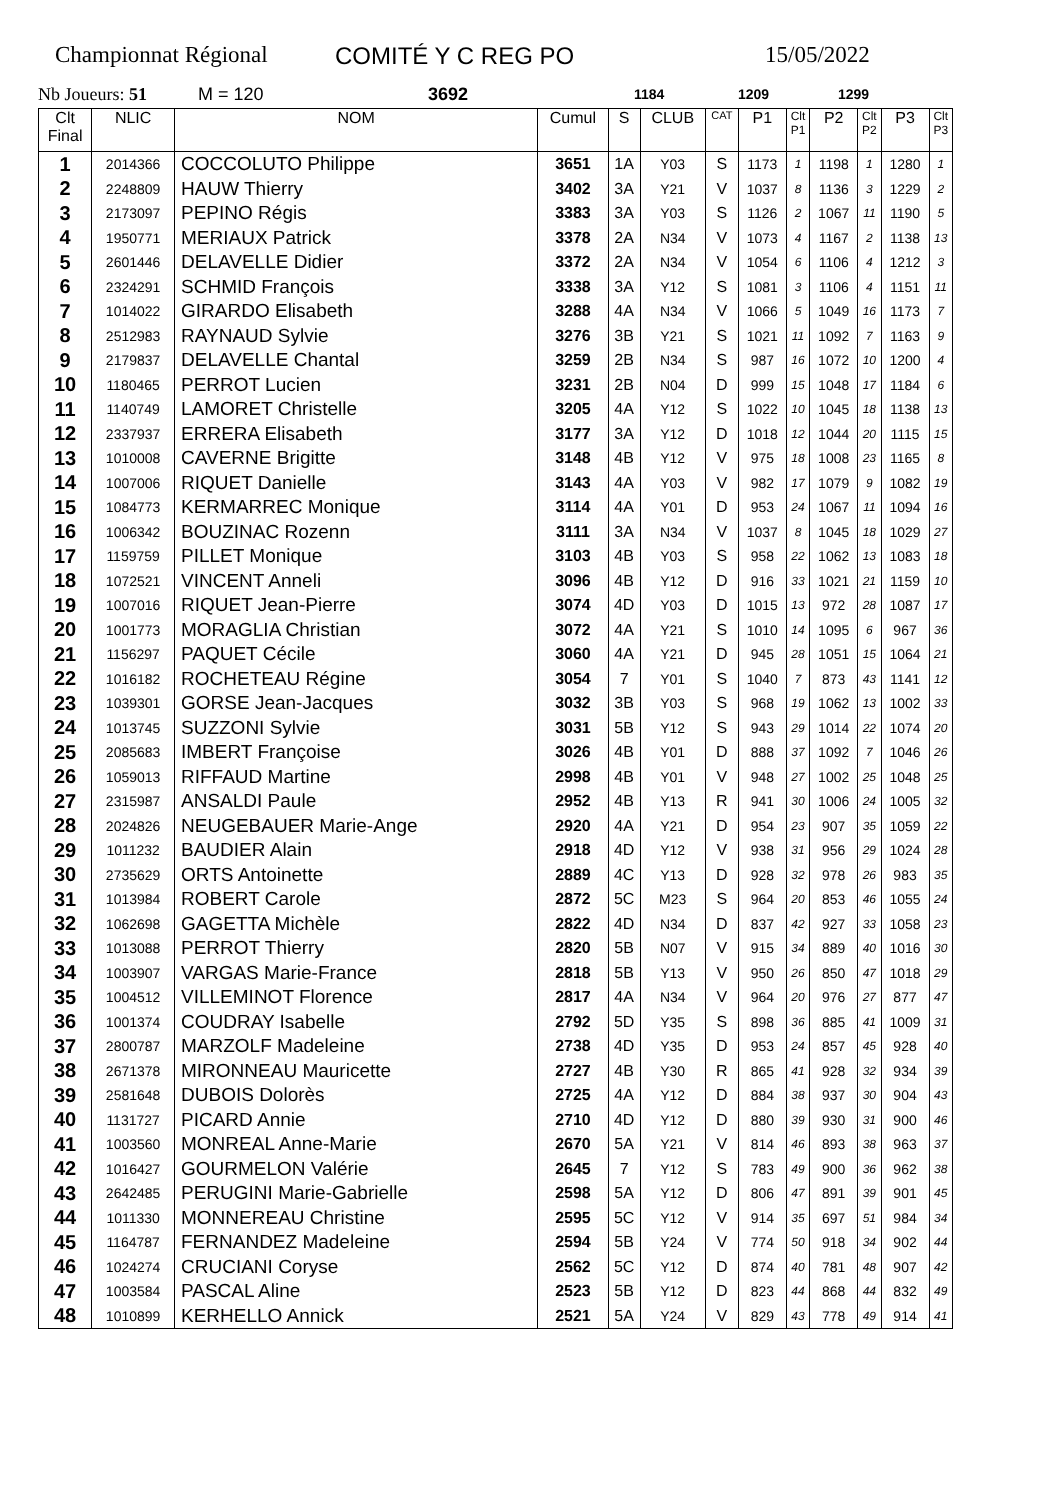Championnat Régional COMITÉ Y C REG PO 15/05/2022
Nb Joueurs: 51 M = 120 3692 1184 1209 1299
| Clt Final | NLIC | NOM | Cumul | S | CLUB | CAT | P1 | Clt P1 | P2 | Clt P2 | P3 | Clt P3 |
| --- | --- | --- | --- | --- | --- | --- | --- | --- | --- | --- | --- | --- |
| 1 | 2014366 | COCCOLUTO Philippe | 3651 | 1A | Y03 | S | 1173 | 1 | 1198 | 1 | 1280 | 1 |
| 2 | 2248809 | HAUW Thierry | 3402 | 3A | Y21 | V | 1037 | 8 | 1136 | 3 | 1229 | 2 |
| 3 | 2173097 | PEPINO Régis | 3383 | 3A | Y03 | S | 1126 | 2 | 1067 | 11 | 1190 | 5 |
| 4 | 1950771 | MERIAUX Patrick | 3378 | 2A | N34 | V | 1073 | 4 | 1167 | 2 | 1138 | 13 |
| 5 | 2601446 | DELAVELLE Didier | 3372 | 2A | N34 | V | 1054 | 6 | 1106 | 4 | 1212 | 3 |
| 6 | 2324291 | SCHMID François | 3338 | 3A | Y12 | S | 1081 | 3 | 1106 | 4 | 1151 | 11 |
| 7 | 1014022 | GIRARDO Elisabeth | 3288 | 4A | N34 | V | 1066 | 5 | 1049 | 16 | 1173 | 7 |
| 8 | 2512983 | RAYNAUD Sylvie | 3276 | 3B | Y21 | S | 1021 | 11 | 1092 | 7 | 1163 | 9 |
| 9 | 2179837 | DELAVELLE Chantal | 3259 | 2B | N34 | S | 987 | 16 | 1072 | 10 | 1200 | 4 |
| 10 | 1180465 | PERROT Lucien | 3231 | 2B | N04 | D | 999 | 15 | 1048 | 17 | 1184 | 6 |
| 11 | 1140749 | LAMORET Christelle | 3205 | 4A | Y12 | S | 1022 | 10 | 1045 | 18 | 1138 | 13 |
| 12 | 2337937 | ERRERA Elisabeth | 3177 | 3A | Y12 | D | 1018 | 12 | 1044 | 20 | 1115 | 15 |
| 13 | 1010008 | CAVERNE Brigitte | 3148 | 4B | Y12 | V | 975 | 18 | 1008 | 23 | 1165 | 8 |
| 14 | 1007006 | RIQUET Danielle | 3143 | 4A | Y03 | V | 982 | 17 | 1079 | 9 | 1082 | 19 |
| 15 | 1084773 | KERMARREC Monique | 3114 | 4A | Y01 | D | 953 | 24 | 1067 | 11 | 1094 | 16 |
| 16 | 1006342 | BOUZINAC Rozenn | 3111 | 3A | N34 | V | 1037 | 8 | 1045 | 18 | 1029 | 27 |
| 17 | 1159759 | PILLET Monique | 3103 | 4B | Y03 | S | 958 | 22 | 1062 | 13 | 1083 | 18 |
| 18 | 1072521 | VINCENT Anneli | 3096 | 4B | Y12 | D | 916 | 33 | 1021 | 21 | 1159 | 10 |
| 19 | 1007016 | RIQUET Jean-Pierre | 3074 | 4D | Y03 | D | 1015 | 13 | 972 | 28 | 1087 | 17 |
| 20 | 1001773 | MORAGLIA Christian | 3072 | 4A | Y21 | S | 1010 | 14 | 1095 | 6 | 967 | 36 |
| 21 | 1156297 | PAQUET Cécile | 3060 | 4A | Y21 | D | 945 | 28 | 1051 | 15 | 1064 | 21 |
| 22 | 1016182 | ROCHETEAU Régine | 3054 | 7 | Y01 | S | 1040 | 7 | 873 | 43 | 1141 | 12 |
| 23 | 1039301 | GORSE Jean-Jacques | 3032 | 3B | Y03 | S | 968 | 19 | 1062 | 13 | 1002 | 33 |
| 24 | 1013745 | SUZZONI Sylvie | 3031 | 5B | Y12 | S | 943 | 29 | 1014 | 22 | 1074 | 20 |
| 25 | 2085683 | IMBERT Françoise | 3026 | 4B | Y01 | D | 888 | 37 | 1092 | 7 | 1046 | 26 |
| 26 | 1059013 | RIFFAUD Martine | 2998 | 4B | Y01 | V | 948 | 27 | 1002 | 25 | 1048 | 25 |
| 27 | 2315987 | ANSALDI Paule | 2952 | 4B | Y13 | R | 941 | 30 | 1006 | 24 | 1005 | 32 |
| 28 | 2024826 | NEUGEBAUER Marie-Ange | 2920 | 4A | Y21 | D | 954 | 23 | 907 | 35 | 1059 | 22 |
| 29 | 1011232 | BAUDIER Alain | 2918 | 4D | Y12 | V | 938 | 31 | 956 | 29 | 1024 | 28 |
| 30 | 2735629 | ORTS Antoinette | 2889 | 4C | Y13 | D | 928 | 32 | 978 | 26 | 983 | 35 |
| 31 | 1013984 | ROBERT Carole | 2872 | 5C | M23 | S | 964 | 20 | 853 | 46 | 1055 | 24 |
| 32 | 1062698 | GAGETTA Michèle | 2822 | 4D | N34 | D | 837 | 42 | 927 | 33 | 1058 | 23 |
| 33 | 1013088 | PERROT Thierry | 2820 | 5B | N07 | V | 915 | 34 | 889 | 40 | 1016 | 30 |
| 34 | 1003907 | VARGAS Marie-France | 2818 | 5B | Y13 | V | 950 | 26 | 850 | 47 | 1018 | 29 |
| 35 | 1004512 | VILLEMINOT Florence | 2817 | 4A | N34 | V | 964 | 20 | 976 | 27 | 877 | 47 |
| 36 | 1001374 | COUDRAY Isabelle | 2792 | 5D | Y35 | S | 898 | 36 | 885 | 41 | 1009 | 31 |
| 37 | 2800787 | MARZOLF Madeleine | 2738 | 4D | Y35 | D | 953 | 24 | 857 | 45 | 928 | 40 |
| 38 | 2671378 | MIRONNEAU Mauricette | 2727 | 4B | Y30 | R | 865 | 41 | 928 | 32 | 934 | 39 |
| 39 | 2581648 | DUBOIS Dolorès | 2725 | 4A | Y12 | D | 884 | 38 | 937 | 30 | 904 | 43 |
| 40 | 1131727 | PICARD Annie | 2710 | 4D | Y12 | D | 880 | 39 | 930 | 31 | 900 | 46 |
| 41 | 1003560 | MONREAL Anne-Marie | 2670 | 5A | Y21 | V | 814 | 46 | 893 | 38 | 963 | 37 |
| 42 | 1016427 | GOURMELON Valérie | 2645 | 7 | Y12 | S | 783 | 49 | 900 | 36 | 962 | 38 |
| 43 | 2642485 | PERUGINI Marie-Gabrielle | 2598 | 5A | Y12 | D | 806 | 47 | 891 | 39 | 901 | 45 |
| 44 | 1011330 | MONNEREAU Christine | 2595 | 5C | Y12 | V | 914 | 35 | 697 | 51 | 984 | 34 |
| 45 | 1164787 | FERNANDEZ Madeleine | 2594 | 5B | Y24 | V | 774 | 50 | 918 | 34 | 902 | 44 |
| 46 | 1024274 | CRUCIANI Coryse | 2562 | 5C | Y12 | D | 874 | 40 | 781 | 48 | 907 | 42 |
| 47 | 1003584 | PASCAL Aline | 2523 | 5B | Y12 | D | 823 | 44 | 868 | 44 | 832 | 49 |
| 48 | 1010899 | KERHELLO Annick | 2521 | 5A | Y24 | V | 829 | 43 | 778 | 49 | 914 | 41 |